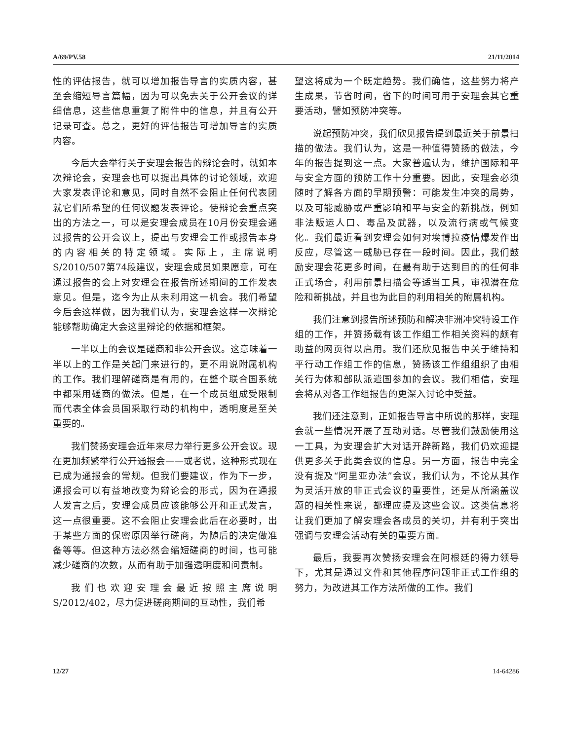A/69/PV.58 21/11/2014
性的评估报告，就可以增加报告导言的实质内容，甚至会缩短导言篇幅，因为可以免去关于公开会议的详细信息，这些信息重复了附件中的信息，并且有公开记录可查。总之，更好的评估报告可增加导言的实质内容。
今后大会举行关于安理会报告的辩论会时，就如本次辩论会，安理会也可以提出具体的讨论领域，欢迎大家发表评论和意见，同时自然不会阻止任何代表团就它们所希望的任何议题发表评论。使辩论会重点突出的方法之一，可以是安理会成员在10月份安理会通过报告的公开会议上，提出与安理会工作或报告本身的内容相关的特定领域。实际上，主席说明S/2010/507第74段建议，安理会成员如果愿意，可在通过报告的会上对安理会在报告所述期间的工作发表意见。但是，迄今为止从未利用这一机会。我们希望今后会这样做，因为我们认为，安理会这样一次辩论能够帮助确定大会这里辩论的依据和框架。
一半以上的会议是磋商和非公开会议。这意味着一半以上的工作是关起门来进行的，更不用说附属机构的工作。我们理解磋商是有用的，在整个联合国系统中都采用磋商的做法。但是，在一个成员组成受限制而代表全体会员国采取行动的机构中，透明度是至关重要的。
我们赞扬安理会近年来尽力举行更多公开会议。现在更加频繁举行公开通报会——或者说，这种形式现在已成为通报会的常规。但我们要建议，作为下一步，通报会可以有益地改变为辩论会的形式，因为在通报人发言之后，安理会成员应该能够公开和正式发言，这一点很重要。这不会阻止安理会此后在必要时，出于某些方面的保密原因举行磋商，为随后的决定做准备等等。但这种方法必然会缩短磋商的时间，也可能减少磋商的次数，从而有助于加强透明度和问责制。
我们也欢迎安理会最近按照主席说明S/2012/402，尽力促进磋商期间的互动性，我们希
望这将成为一个既定趋势。我们确信，这些努力将产生成果，节省时间，省下的时间可用于安理会其它重要活动，譬如预防冲突等。
说起预防冲突，我们欣见报告提到最近关于前景扫描的做法。我们认为，这是一种值得赞扬的做法，今年的报告提到这一点。大家普遍认为，维护国际和平与安全方面的预防工作十分重要。因此，安理会必须随时了解各方面的早期预警：可能发生冲突的局势，以及可能威胁或严重影响和平与安全的新挑战，例如非法贩运人口、毒品及武器，以及流行病或气候变化。我们最近看到安理会如何对埃博拉疫情爆发作出反应，尽管这一威胁已存在一段时间。因此，我们鼓励安理会花更多时间，在最有助于达到目的的任何非正式场合，利用前景扫描会等适当工具，审视潜在危险和新挑战，并且也为此目的利用相关的附属机构。
我们注意到报告所述预防和解决非洲冲突特设工作组的工作，并赞扬载有该工作组工作相关资料的颇有助益的网页得以启用。我们还欣见报告中关于维持和平行动工作组工作的信息，赞扬该工作组组织了由相关行为体和部队派遣国参加的会议。我们相信，安理会将从对各工作组报告的更深入讨论中受益。
我们还注意到，正如报告导言中所说的那样，安理会就一些情况开展了互动对话。尽管我们鼓励使用这一工具，为安理会扩大对话开辟新路，我们仍欢迎提供更多关于此类会议的信息。另一方面，报告中完全没有提及“阿里亚办法”会议，我们认为，不论从其作为灵活开放的非正式会议的重要性，还是从所涵盖议题的相关性来说，都理应提及这些会议。这类信息将让我们更加了解安理会各成员的关切，并有利于突出强调与安理会活动有关的重要方面。
最后，我要再次赞扬安理会在阿根廷的得力领导下，尤其是通过文件和其他程序问题非正式工作组的努力，为改进其工作方法所做的工作。我们
12/27 14-64286